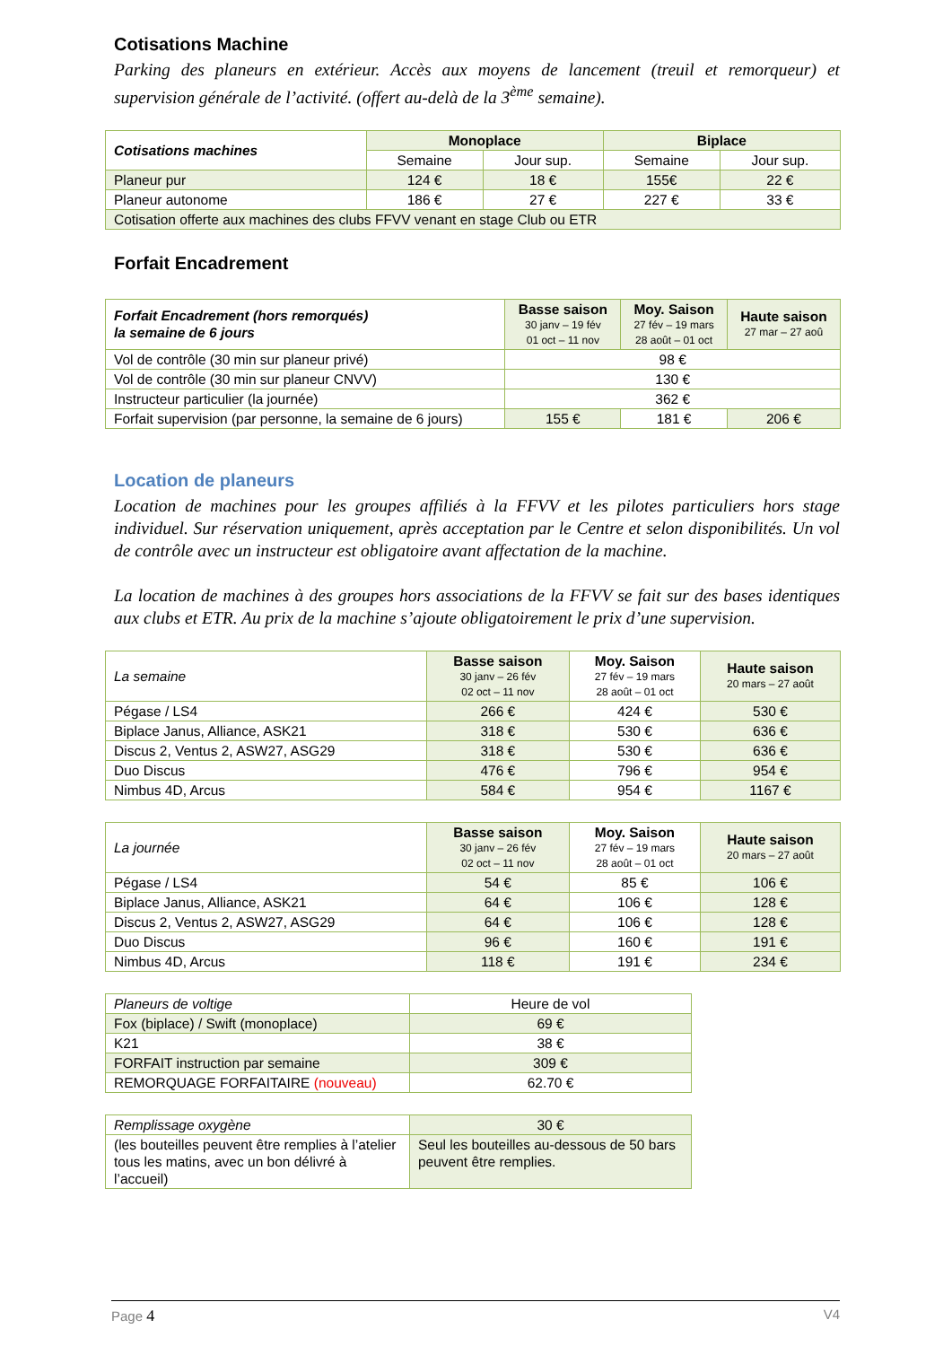Cotisations Machine
Parking des planeurs en extérieur. Accès aux moyens de lancement (treuil et remorqueur) et supervision générale de l’activité. (offert au-delà de la 3<sup>ème</sup> semaine).
| Cotisations machines | Monoplace | | Biplace | |
| | Semaine | Jour sup. | Semaine | Jour sup. |
| Planeur pur | 124 € | 18 € | 155€ | 22 € |
| Planeur autonome | 186 € | 27 € | 227 € | 33 € |
| Cotisation offerte aux machines des clubs FFVV venant en stage Club ou ETR | | | | |
Forfait Encadrement
| Forfait Encadrement (hors remorqués) la semaine de 6 jours | Basse saison 30 janv – 19 fév 01 oct – 11 nov | Moy. Saison 27 fév – 19 mars 28 août – 01 oct | Haute saison 27 mar – 27 aoû |
| Vol de contrôle (30 min sur planeur privé) | 98 € | | |
| Vol de contrôle (30 min sur planeur CNVV) | 130 € | | |
| Instructeur particulier (la journée) | 362 € | | |
| Forfait supervision (par personne, la semaine de 6 jours) | 155 € | 181 € | 206 € |
Location de planeurs
Location de machines pour les groupes affiliés à la FFVV et les pilotes particuliers hors stage individuel. Sur réservation uniquement, après acceptation par le Centre et selon disponibilités. Un vol de contrôle avec un instructeur est obligatoire avant affectation de la machine.
La location de machines à des groupes hors associations de la FFVV se fait sur des bases identiques aux clubs et ETR. Au prix de la machine s’ajoute obligatoirement le prix d’une supervision.
| La semaine | Basse saison 30 janv – 26 fév 02 oct – 11 nov | Moy. Saison 27 fév – 19 mars 28 août – 01 oct | Haute saison 20 mars – 27 août |
| Pégase / LS4 | 266 € | 424 € | 530 € |
| Biplace Janus, Alliance, ASK21 | 318 € | 530 € | 636 € |
| Discus 2, Ventus 2, ASW27, ASG29 | 318 € | 530 € | 636 € |
| Duo Discus | 476 € | 796 € | 954 € |
| Nimbus 4D, Arcus | 584 € | 954 € | 1167 € |
| La journée | Basse saison 30 janv – 26 fév 02 oct – 11 nov | Moy. Saison 27 fév – 19 mars 28 août – 01 oct | Haute saison 20 mars – 27 août |
| Pégase / LS4 | 54 € | 85 € | 106 € |
| Biplace Janus, Alliance, ASK21 | 64 € | 106 € | 128 € |
| Discus 2, Ventus 2, ASW27, ASG29 | 64 € | 106 € | 128 € |
| Duo Discus | 96 € | 160 € | 191 € |
| Nimbus 4D, Arcus | 118 € | 191 € | 234 € |
| Planeurs de voltige | Heure de vol |
| Fox (biplace) / Swift (monoplace) | 69 € |
| K21 | 38 € |
| FORFAIT instruction par semaine | 309 € |
| REMORQUAGE FORFAITAIRE (nouveau) | 62.70 € |
| Remplissage oxygène | 30 € |
| (les bouteilles peuvent être remplies à l’atelier tous les matins, avec un bon délivré à l’accueil) | Seul les bouteilles au-dessous de 50 bars peuvent être remplies. |
Page 4 V4